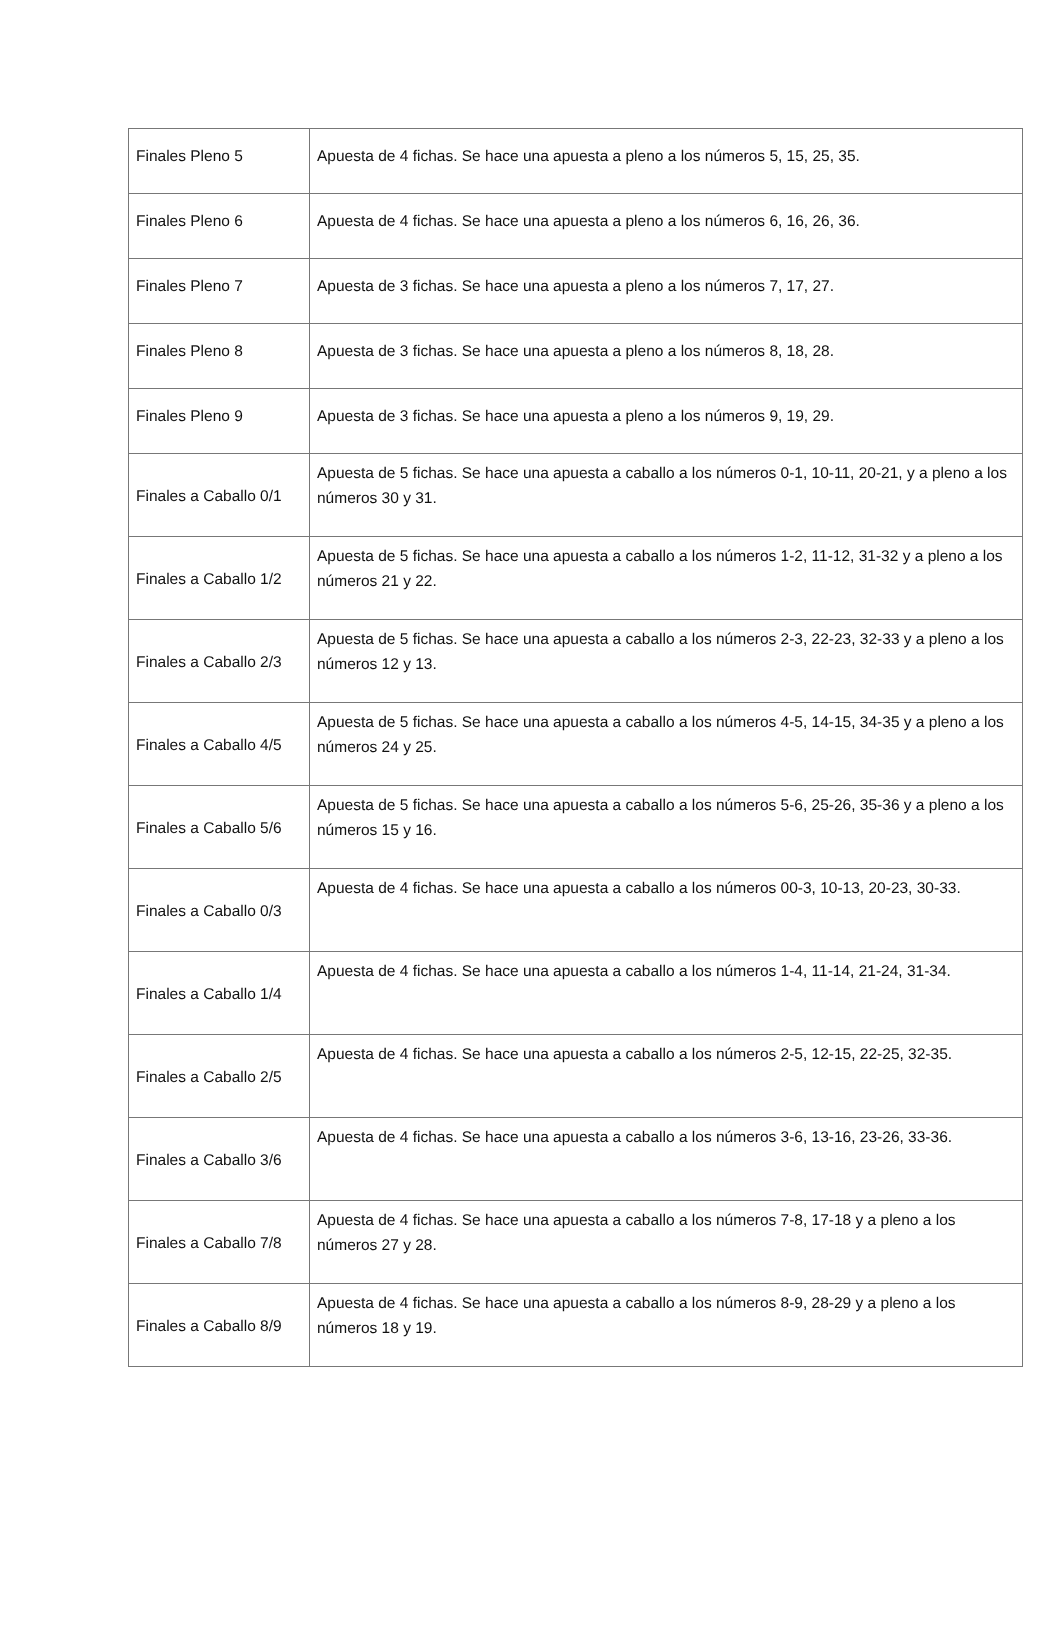| Finales Pleno 5 | Apuesta de 4 fichas. Se hace una apuesta a pleno a los números 5, 15, 25, 35. |
| Finales Pleno 6 | Apuesta de 4 fichas. Se hace una apuesta a pleno a los números 6, 16, 26, 36. |
| Finales Pleno 7 | Apuesta de 3 fichas. Se hace una apuesta a pleno a los números 7, 17, 27. |
| Finales Pleno 8 | Apuesta de 3 fichas. Se hace una apuesta a pleno a los números 8, 18, 28. |
| Finales Pleno 9 | Apuesta de 3 fichas. Se hace una apuesta a pleno a los números 9, 19, 29. |
| Finales a Caballo 0/1 | Apuesta de 5 fichas. Se hace una apuesta a caballo a los números 0-1, 10-11, 20-21, y a pleno a los números 30 y 31. |
| Finales a Caballo 1/2 | Apuesta de 5 fichas. Se hace una apuesta a caballo a los números 1-2, 11-12, 31-32 y a pleno a los números 21 y 22. |
| Finales a Caballo 2/3 | Apuesta de 5 fichas. Se hace una apuesta a caballo a los números 2-3, 22-23, 32-33 y a pleno a los números 12 y 13. |
| Finales a Caballo 4/5 | Apuesta de 5 fichas. Se hace una apuesta a caballo a los números 4-5, 14-15, 34-35 y a pleno a los números 24 y 25. |
| Finales a Caballo 5/6 | Apuesta de 5 fichas. Se hace una apuesta a caballo a los números 5-6, 25-26, 35-36 y a pleno a los números 15 y 16. |
| Finales a Caballo 0/3 | Apuesta de 4 fichas. Se hace una apuesta a caballo a los números 00-3, 10-13, 20-23, 30-33. |
| Finales a Caballo 1/4 | Apuesta de 4 fichas. Se hace una apuesta a caballo a los números 1-4, 11-14, 21-24, 31-34. |
| Finales a Caballo 2/5 | Apuesta de 4 fichas. Se hace una apuesta a caballo a los números 2-5, 12-15, 22-25, 32-35. |
| Finales a Caballo 3/6 | Apuesta de 4 fichas. Se hace una apuesta a caballo a los números 3-6, 13-16, 23-26, 33-36. |
| Finales a Caballo 7/8 | Apuesta de 4 fichas. Se hace una apuesta a caballo a los números 7-8, 17-18 y a pleno a los números 27 y 28. |
| Finales a Caballo 8/9 | Apuesta de 4 fichas. Se hace una apuesta a caballo a los números 8-9, 28-29 y a pleno a los números 18 y 19. |